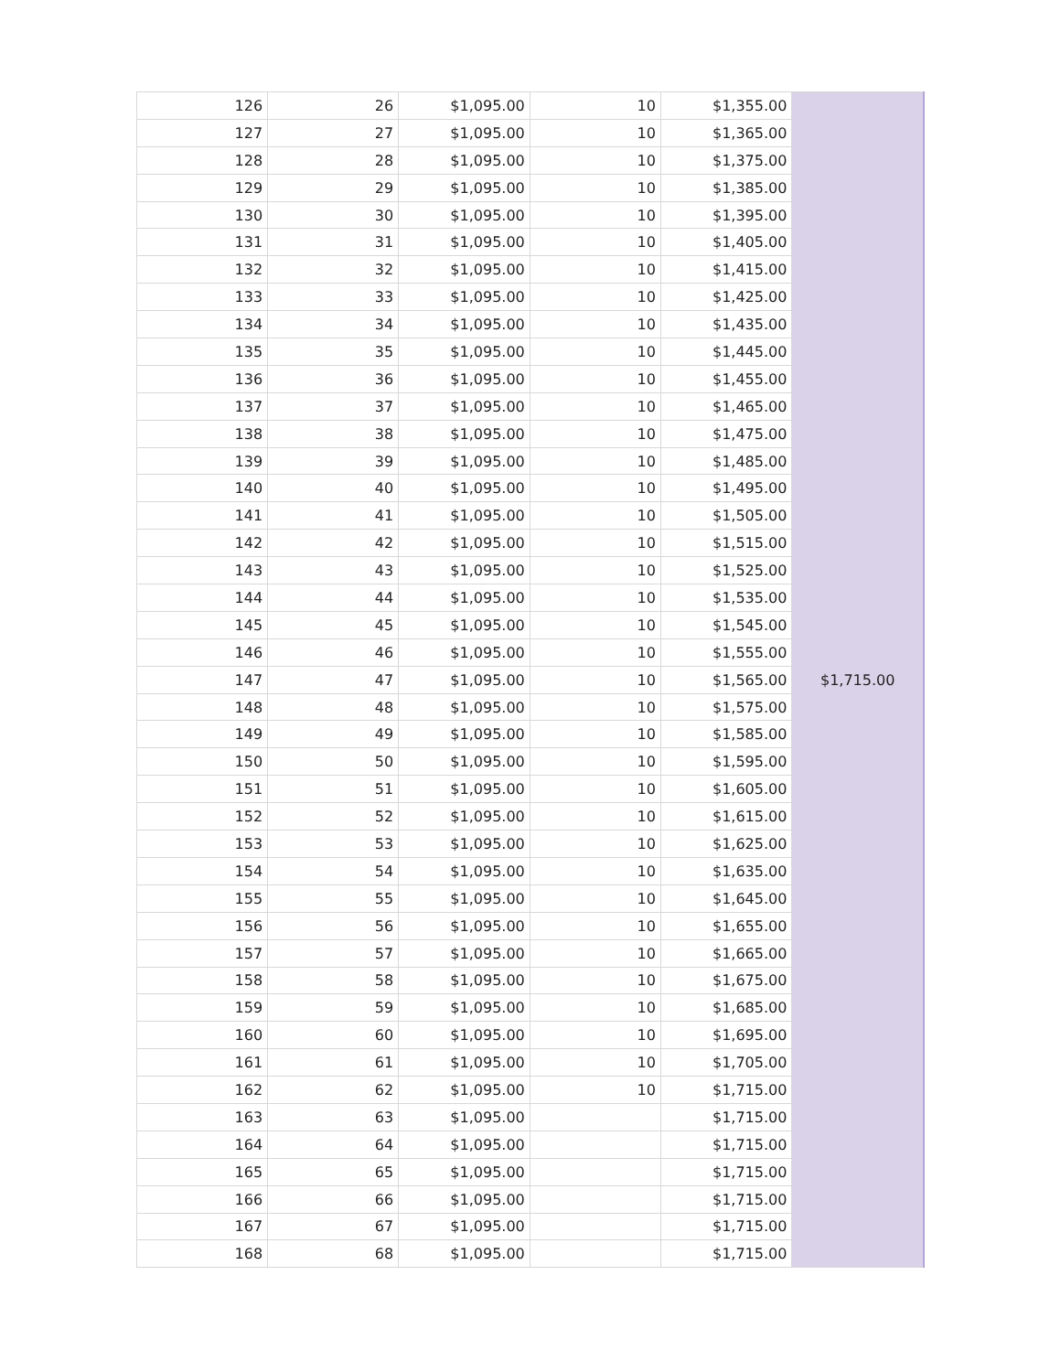| 126 | 26 | $1,095.00 | 10 | $1,355.00 | $1,715.00 |
| 127 | 27 | $1,095.00 | 10 | $1,365.00 | |
| 128 | 28 | $1,095.00 | 10 | $1,375.00 | |
| 129 | 29 | $1,095.00 | 10 | $1,385.00 | |
| 130 | 30 | $1,095.00 | 10 | $1,395.00 | |
| 131 | 31 | $1,095.00 | 10 | $1,405.00 | |
| 132 | 32 | $1,095.00 | 10 | $1,415.00 | |
| 133 | 33 | $1,095.00 | 10 | $1,425.00 | |
| 134 | 34 | $1,095.00 | 10 | $1,435.00 | |
| 135 | 35 | $1,095.00 | 10 | $1,445.00 | |
| 136 | 36 | $1,095.00 | 10 | $1,455.00 | |
| 137 | 37 | $1,095.00 | 10 | $1,465.00 | |
| 138 | 38 | $1,095.00 | 10 | $1,475.00 | |
| 139 | 39 | $1,095.00 | 10 | $1,485.00 | |
| 140 | 40 | $1,095.00 | 10 | $1,495.00 | |
| 141 | 41 | $1,095.00 | 10 | $1,505.00 | |
| 142 | 42 | $1,095.00 | 10 | $1,515.00 | |
| 143 | 43 | $1,095.00 | 10 | $1,525.00 | |
| 144 | 44 | $1,095.00 | 10 | $1,535.00 | |
| 145 | 45 | $1,095.00 | 10 | $1,545.00 | |
| 146 | 46 | $1,095.00 | 10 | $1,555.00 | |
| 147 | 47 | $1,095.00 | 10 | $1,565.00 | |
| 148 | 48 | $1,095.00 | 10 | $1,575.00 | |
| 149 | 49 | $1,095.00 | 10 | $1,585.00 | |
| 150 | 50 | $1,095.00 | 10 | $1,595.00 | |
| 151 | 51 | $1,095.00 | 10 | $1,605.00 | |
| 152 | 52 | $1,095.00 | 10 | $1,615.00 | |
| 153 | 53 | $1,095.00 | 10 | $1,625.00 | |
| 154 | 54 | $1,095.00 | 10 | $1,635.00 | |
| 155 | 55 | $1,095.00 | 10 | $1,645.00 | |
| 156 | 56 | $1,095.00 | 10 | $1,655.00 | |
| 157 | 57 | $1,095.00 | 10 | $1,665.00 | |
| 158 | 58 | $1,095.00 | 10 | $1,675.00 | |
| 159 | 59 | $1,095.00 | 10 | $1,685.00 | |
| 160 | 60 | $1,095.00 | 10 | $1,695.00 | |
| 161 | 61 | $1,095.00 | 10 | $1,705.00 | |
| 162 | 62 | $1,095.00 | 10 | $1,715.00 | |
| 163 | 63 | $1,095.00 | | $1,715.00 | |
| 164 | 64 | $1,095.00 | | $1,715.00 | |
| 165 | 65 | $1,095.00 | | $1,715.00 | |
| 166 | 66 | $1,095.00 | | $1,715.00 | |
| 167 | 67 | $1,095.00 | | $1,715.00 | |
| 168 | 68 | $1,095.00 | | $1,715.00 | |